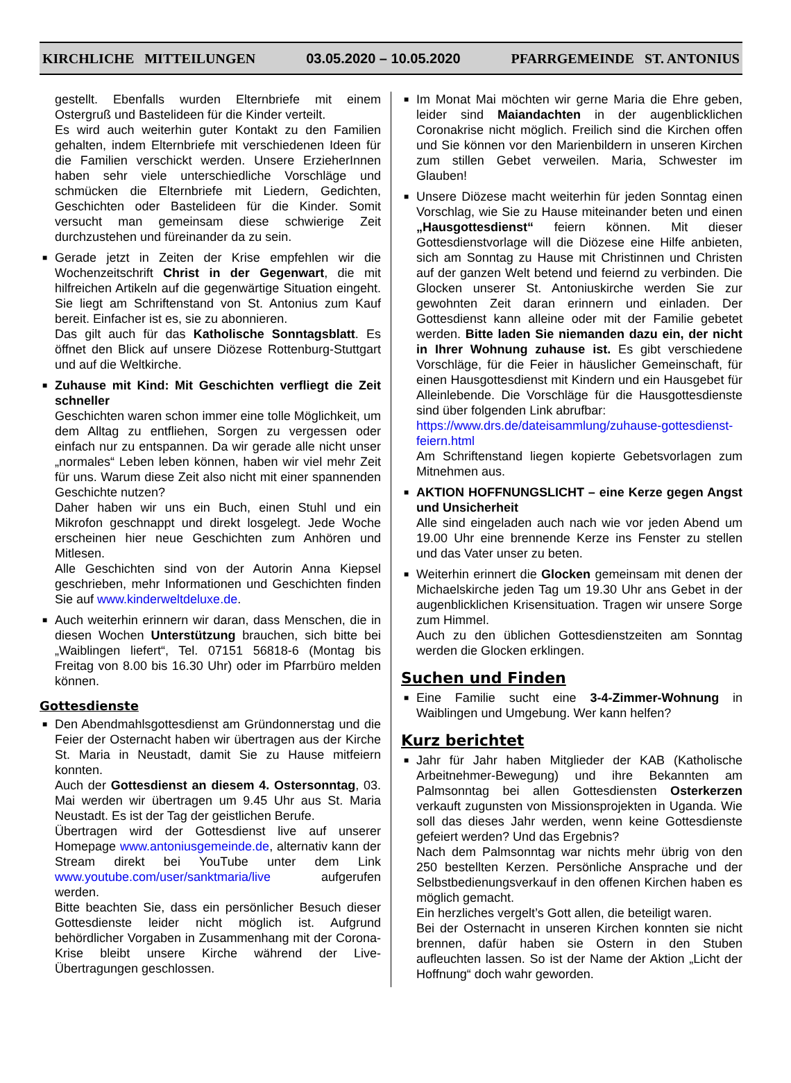KIRCHLICHE MITTEILUNGEN 03.05.2020 – 10.05.2020 PFARRGEMEINDE ST. ANTONIUS
gestellt. Ebenfalls wurden Elternbriefe mit einem Ostergruß und Bastelideen für die Kinder verteilt.
Es wird auch weiterhin guter Kontakt zu den Familien gehalten, indem Elternbriefe mit verschiedenen Ideen für die Familien verschickt werden. Unsere ErzieherInnen haben sehr viele unterschiedliche Vorschläge und schmücken die Elternbriefe mit Liedern, Gedichten, Geschichten oder Bastelideen für die Kinder. Somit versucht man gemeinsam diese schwierige Zeit durchzustehen und füreinander da zu sein.
■ Gerade jetzt in Zeiten der Krise empfehlen wir die Wochenzeitschrift Christ in der Gegenwart, die mit hilfreichen Artikeln auf die gegenwärtige Situation eingeht. Sie liegt am Schriftenstand von St. Antonius zum Kauf bereit. Einfacher ist es, sie zu abonnieren.
Das gilt auch für das Katholische Sonntagsblatt. Es öffnet den Blick auf unsere Diözese Rottenburg-Stuttgart und auf die Weltkirche.
■ Zuhause mit Kind: Mit Geschichten verfliegt die Zeit schneller
Geschichten waren schon immer eine tolle Möglichkeit, um dem Alltag zu entfliehen, Sorgen zu vergessen oder einfach nur zu entspannen. Da wir gerade alle nicht unser „normales“ Leben leben können, haben wir viel mehr Zeit für uns. Warum diese Zeit also nicht mit einer spannenden Geschichte nutzen?
Daher haben wir uns ein Buch, einen Stuhl und ein Mikrofon geschnappt und direkt losgelegt. Jede Woche erscheinen hier neue Geschichten zum Anhören und Mitlesen.
Alle Geschichten sind von der Autorin Anna Kiepsel geschrieben, mehr Informationen und Geschichten finden Sie auf www.kinderweltdeluxe.de.
■ Auch weiterhin erinnern wir daran, dass Menschen, die in diesen Wochen Unterstützung brauchen, sich bitte bei „Waiblingen liefert“, Tel. 07151 56818-6 (Montag bis Freitag von 8.00 bis 16.30 Uhr) oder im Pfarrbüro melden können.
Gottesdienste
■ Den Abendmahlsgottesdienst am Gründonnerstag und die Feier der Osternacht haben wir übertragen aus der Kirche St. Maria in Neustadt, damit Sie zu Hause mitfeiern konnten.
Auch der Gottesdienst an diesem 4. Ostersonntag, 03. Mai werden wir übertragen um 9.45 Uhr aus St. Maria Neustadt. Es ist der Tag der geistlichen Berufe.
Übertragen wird der Gottesdienst live auf unserer Homepage www.antoniusgemeinde.de, alternativ kann der Stream direkt bei YouTube unter dem Link www.youtube.com/user/sanktmaria/live aufgerufen werden.
Bitte beachten Sie, dass ein persönlicher Besuch dieser Gottesdienste leider nicht möglich ist. Aufgrund behördlicher Vorgaben in Zusammenhang mit der Corona-Krise bleibt unsere Kirche während der Live-Übertragungen geschlossen.
■ Im Monat Mai möchten wir gerne Maria die Ehre geben, leider sind Maiandachten in der augenblicklichen Coronakrise nicht möglich. Freilich sind die Kirchen offen und Sie können vor den Marienbildern in unseren Kirchen zum stillen Gebet verweilen. Maria, Schwester im Glauben!
■ Unsere Diözese macht weiterhin für jeden Sonntag einen Vorschlag, wie Sie zu Hause miteinander beten und einen „Hausgottesdienst“ feiern können. Mit dieser Gottesdienstvorlage will die Diözese eine Hilfe anbieten, sich am Sonntag zu Hause mit Christinnen und Christen auf der ganzen Welt betend und feiernd zu verbinden. Die Glocken unserer St. Antoniuskirche werden Sie zur gewohnten Zeit daran erinnern und einladen. Der Gottesdienst kann alleine oder mit der Familie gebetet werden. Bitte laden Sie niemanden dazu ein, der nicht in Ihrer Wohnung zuhause ist. Es gibt verschiedene Vorschläge, für die Feier in häuslicher Gemeinschaft, für einen Hausgottesdienst mit Kindern und ein Hausgebet für Alleinlebende. Die Vorschläge für die Hausgottesdienste sind über folgenden Link abrufbar:
https://www.drs.de/dateisammlung/zuhause-gottesdienst-feiern.html
Am Schriftenstand liegen kopierte Gebetsvorlagen zum Mitnehmen aus.
■ AKTION HOFFNUNGSLICHT – eine Kerze gegen Angst und Unsicherheit
Alle sind eingeladen auch nach wie vor jeden Abend um 19.00 Uhr eine brennende Kerze ins Fenster zu stellen und das Vater unser zu beten.
■ Weiterhin erinnert die Glocken gemeinsam mit denen der Michaelskirche jeden Tag um 19.30 Uhr ans Gebet in der augenblicklichen Krisensituation. Tragen wir unsere Sorge zum Himmel.
Auch zu den üblichen Gottesdienstzeiten am Sonntag werden die Glocken erklingen.
Suchen und Finden
■ Eine Familie sucht eine 3-4-Zimmer-Wohnung in Waiblingen und Umgebung. Wer kann helfen?
Kurz berichtet
■ Jahr für Jahr haben Mitglieder der KAB (Katholische Arbeitnehmer-Bewegung) und ihre Bekannten am Palmsonntag bei allen Gottesdiensten Osterkerzen verkauft zugunsten von Missionsprojekten in Uganda. Wie soll das dieses Jahr werden, wenn keine Gottesdienste gefeiert werden? Und das Ergebnis?
Nach dem Palmsonntag war nichts mehr übrig von den 250 bestellten Kerzen. Persönliche Ansprache und der Selbstbedienungsverkauf in den offenen Kirchen haben es möglich gemacht.
Ein herzliches vergelt’s Gott allen, die beteiligt waren.
Bei der Osternacht in unseren Kirchen konnten sie nicht brennen, dafür haben sie Ostern in den Stuben aufleuchten lassen. So ist der Name der Aktion „Licht der Hoffnung“ doch wahr geworden.